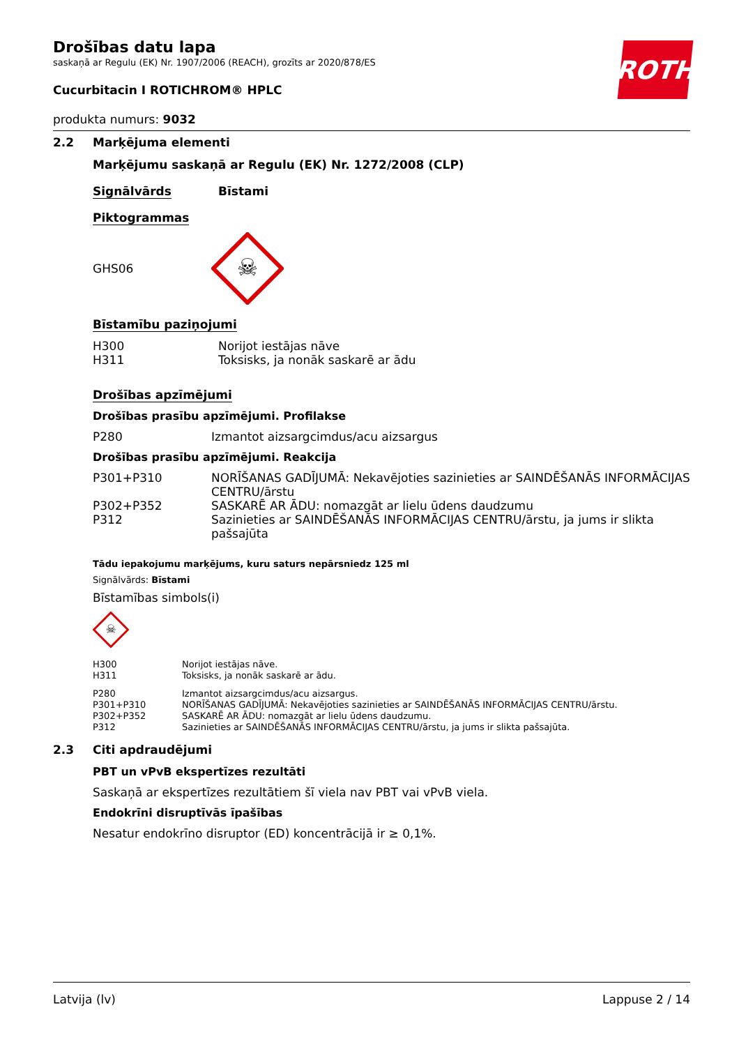ROTH
Drošības datu lapa
saskaņā ar Regulu (EK) Nr. 1907/2006 (REACH), grozīts ar 2020/878/ES
Cucurbitacin I ROTICHROM® HPLC
produkta numurs: 9032
2.2 Marķējuma elementi
Marķējumu saskaņā ar Regulu (EK) Nr. 1272/2008 (CLP)
Signālvārds Bīstami
Piktogrammas
GHS06
☠
Bīstamību paziņojumi
| H300 | Norijot iestājas nāve |
| H311 | Toksisks, ja nonāk saskarē ar ādu |
Drošības apzīmējumi
Drošības prasību apzīmējumi. Profilakse
| P280 | Izmantot aizsargcimdus/acu aizsargus |
Drošības prasību apzīmējumi. Reakcija
| P301+P310 | NORĪŠANAS GADĪJUMĀ: Nekavējoties sazinieties ar SAINDĒŠANĀS INFORMĀCIJAS CENTRU/ārstu |
| P302+P352 | SASKARĒ AR ĀDU: nomazgāt ar lielu ūdens daudzumu |
| P312 | Sazinieties ar SAINDĒŠANĀS INFORMĀCIJAS CENTRU/ārstu, ja jums ir slikta pašsajūta |
Tādu iepakojumu marķējums, kuru saturs nepārsniedz 125 ml
Signālvārds: Bīstami
Bīstamības simbols(i)
☠
| H300 | Norijot iestājas nāve. |
| H311 | Toksisks, ja nonāk saskarē ar ādu. |
| P280 | Izmantot aizsargcimdus/acu aizsargus. |
| P301+P310 | NORĪŠANAS GADĪJUMĀ: Nekavējoties sazinieties ar SAINDĒŠANĀS INFORMĀCIJAS CENTRU/ārstu. |
| P302+P352 | SASKARĒ AR ĀDU: nomazgāt ar lielu ūdens daudzumu. |
| P312 | Sazinieties ar SAINDĒŠANĀS INFORMĀCIJAS CENTRU/ārstu, ja jums ir slikta pašsajūta. |
2.3 Citi apdraudējumi
PBT un vPvB ekspertīzes rezultāti
Saskaņā ar ekspertīzes rezultātiem šī viela nav PBT vai vPvB viela.
Endokrīni disruptīvās īpašības
Nesatur endokrīno disruptor (ED) koncentrācijā ir ≥ 0,1%.
Latvija (lv) Lappuse 2 / 14